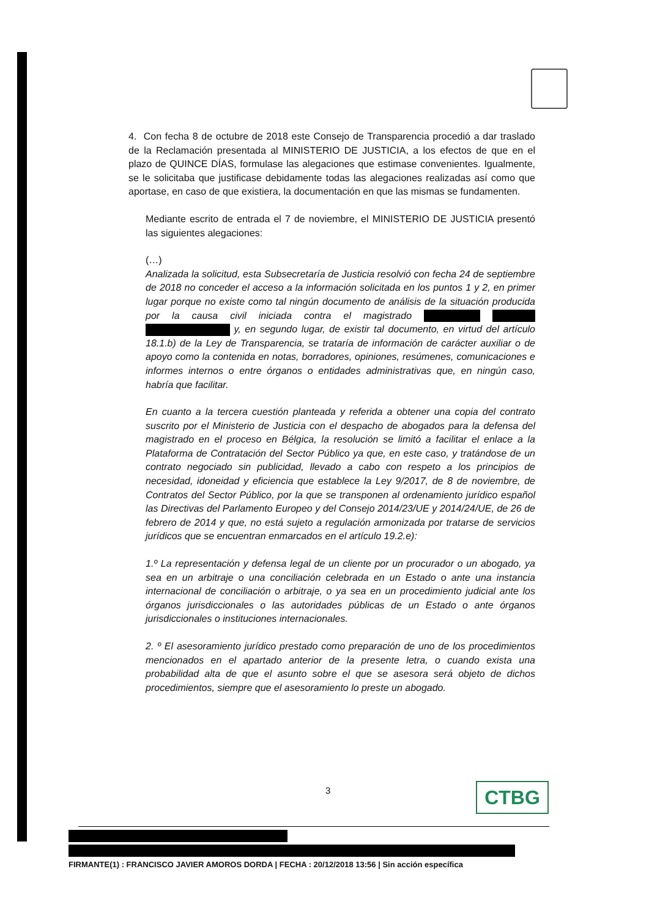4. Con fecha 8 de octubre de 2018 este Consejo de Transparencia procedió a dar traslado de la Reclamación presentada al MINISTERIO DE JUSTICIA, a los efectos de que en el plazo de QUINCE DÍAS, formulase las alegaciones que estimase convenientes. Igualmente, se le solicitaba que justificase debidamente todas las alegaciones realizadas así como que aportase, en caso de que existiera, la documentación en que las mismas se fundamenten.
Mediante escrito de entrada el 7 de noviembre, el MINISTERIO DE JUSTICIA presentó las siguientes alegaciones:
(…)
Analizada la solicitud, esta Subsecretaría de Justicia resolvió con fecha 24 de septiembre de 2018 no conceder el acceso a la información solicitada en los puntos 1 y 2, en primer lugar porque no existe como tal ningún documento de análisis de la situación producida por la causa civil iniciada contra el magistrado y, en segundo lugar, de existir tal documento, en virtud del artículo 18.1.b) de la Ley de Transparencia, se trataría de información de carácter auxiliar o de apoyo como la contenida en notas, borradores, opiniones, resúmenes, comunicaciones e informes internos o entre órganos o entidades administrativas que, en ningún caso, habría que facilitar.
En cuanto a la tercera cuestión planteada y referida a obtener una copia del contrato suscrito por el Ministerio de Justicia con el despacho de abogados para la defensa del magistrado en el proceso en Bélgica, la resolución se limitó a facilitar el enlace a la Plataforma de Contratación del Sector Público ya que, en este caso, y tratándose de un contrato negociado sin publicidad, llevado a cabo con respeto a los principios de necesidad, idoneidad y eficiencia que establece la Ley 9/2017, de 8 de noviembre, de Contratos del Sector Público, por la que se transponen al ordenamiento jurídico español las Directivas del Parlamento Europeo y del Consejo 2014/23/UE y 2014/24/UE, de 26 de febrero de 2014 y que, no está sujeto a regulación armonizada por tratarse de servicios jurídicos que se encuentran enmarcados en el artículo 19.2.e):
1.º La representación y defensa legal de un cliente por un procurador o un abogado, ya sea en un arbitraje o una conciliación celebrada en un Estado o ante una instancia internacional de conciliación o arbitraje, o ya sea en un procedimiento judicial ante los órganos jurisdiccionales o las autoridades públicas de un Estado o ante órganos jurisdiccionales o instituciones internacionales.
2. º El asesoramiento jurídico prestado como preparación de uno de los procedimientos mencionados en el apartado anterior de la presente letra, o cuando exista una probabilidad alta de que el asunto sobre el que se asesora será objeto de dichos procedimientos, siempre que el asesoramiento lo preste un abogado.
3 CTBG
FIRMANTE(1) : FRANCISCO JAVIER AMOROS DORDA | FECHA : 20/12/2018 13:56 | Sin acción específica